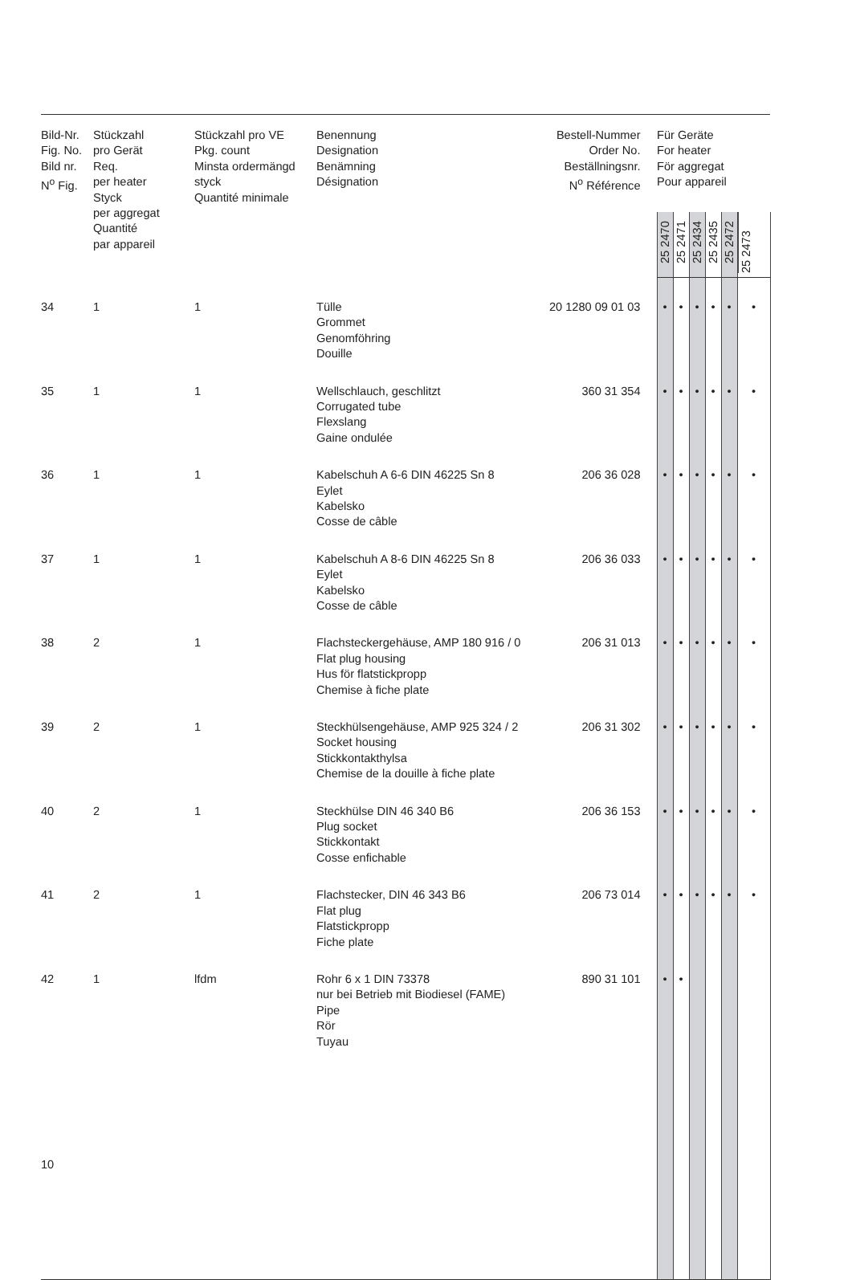| Bild-Nr. Fig. No. Bild nr. N<sup>o</sup> Fig. | Stückzahl pro Gerät Req. per heater Styck per aggregat Quantité par appareil | Stückzahl pro VE Pkg. count Minsta ordermängd styck Quantité minimale | Benennung Designation Benämning Désignation | Bestell-Nummer Order No. Beställningsnr. N<sup>o</sup> Référence | Für Geräte For heater För aggregat Pour appareil | | | | | |
| --- | --- | --- | --- | --- | --- | --- | --- | --- | --- | --- |
| | | | | | 25 2470 | 25 2471 | 25 2434 | 25 2435 | 25 2472 | 25 2473 |
| 34 | 1 | 1 | Tülle Grommet Genomföhring Douille | 20 1280 09 01 03 | • | • | • | • | • | • |
| 35 | 1 | 1 | Wellschlauch, geschlitzt Corrugated tube Flexslang Gaine ondulée | 360 31 354 | • | • | • | • | • | • |
| 36 | 1 | 1 | Kabelschuh A 6-6 DIN 46225 Sn 8 Eylet Kabelsko Cosse de câble | 206 36 028 | • | • | • | • | • | • |
| 37 | 1 | 1 | Kabelschuh A 8-6 DIN 46225 Sn 8 Eylet Kabelsko Cosse de câble | 206 36 033 | • | • | • | • | • | • |
| 38 | 2 | 1 | Flachsteckergehäuse, AMP 180 916 / 0 Flat plug housing Hus för flatstickpropp Chemise à fiche plate | 206 31 013 | • | • | • | • | • | • |
| 39 | 2 | 1 | Steckhülsengehäuse, AMP 925 324 / 2 Socket housing Stickkontakthylsa Chemise de la douille à fiche plate | 206 31 302 | • | • | • | • | • | • |
| 40 | 2 | 1 | Steckhülse DIN 46 340 B6 Plug socket Stickkontakt Cosse enfichable | 206 36 153 | • | • | • | • | • | • |
| 41 | 2 | 1 | Flachstecker, DIN 46 343 B6 Flat plug Flatstickpropp Fiche plate | 206 73 014 | • | • | • | • | • | • |
| 42 | 1 | lfdm | Rohr 6 x 1 DIN 73378 nur bei Betrieb mit Biodiesel (FAME) Pipe Rör Tuyau | 890 31 101 | • | • | | | | |
10